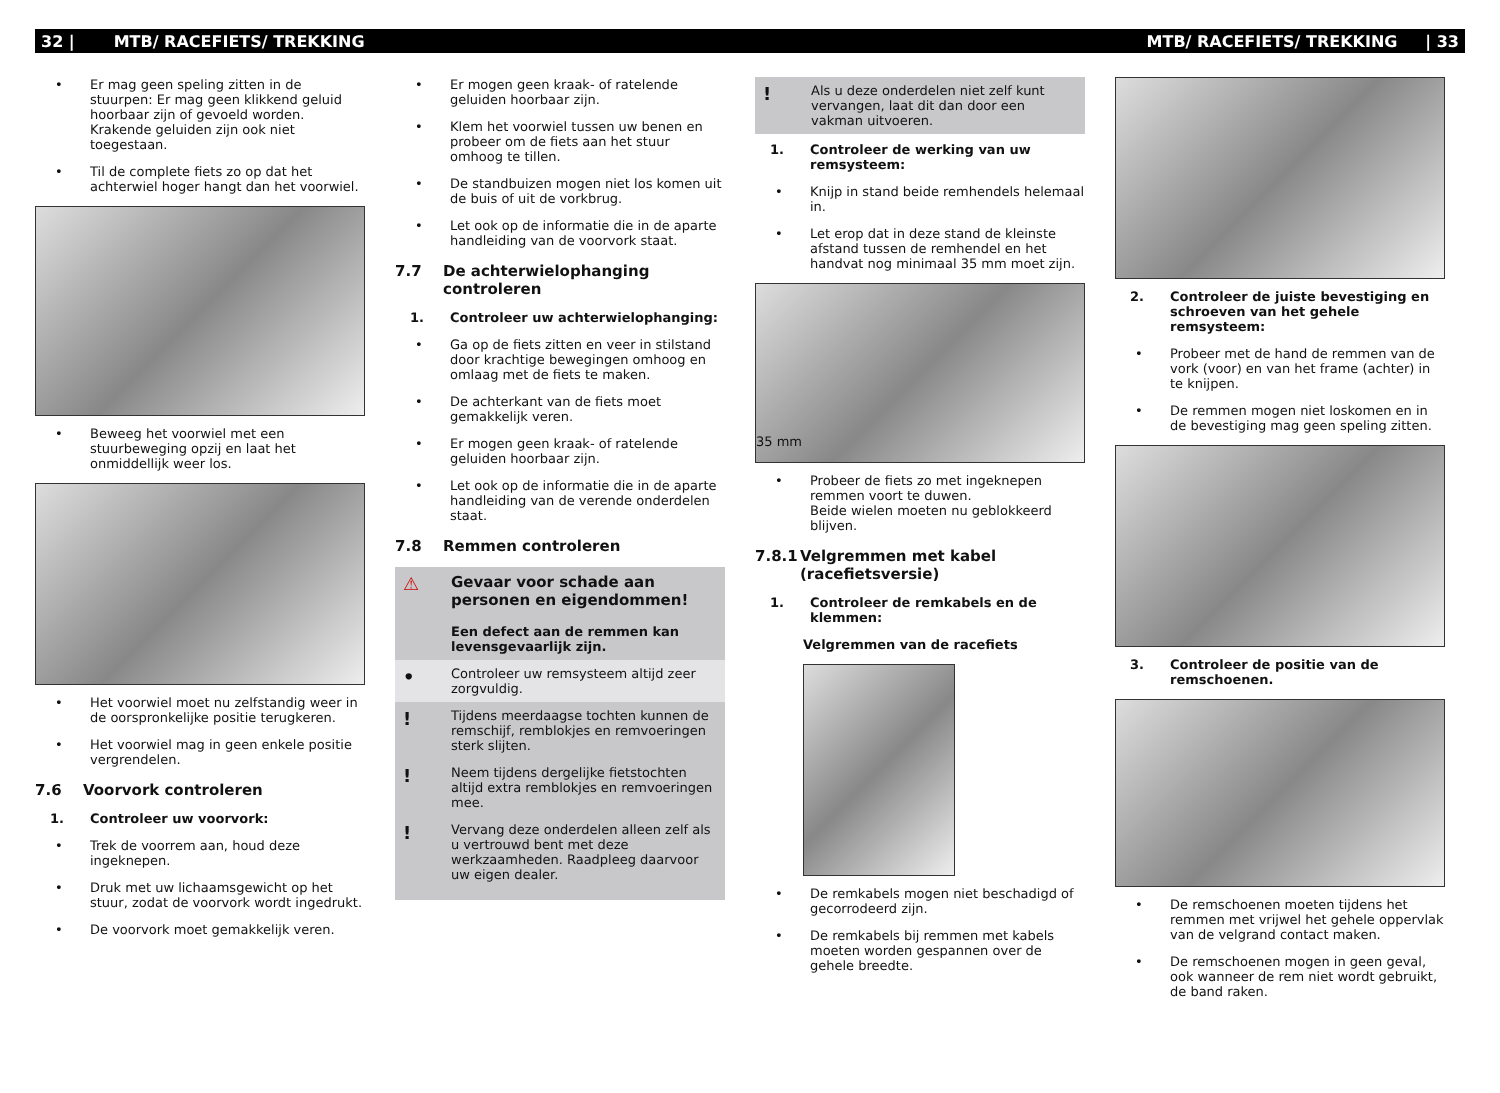32 | MTB/ RACEFIETS/ TREKKING MTB/ RACEFIETS/ TREKKING | 33
• Er mag geen speling zitten in de stuurpen: Er mag geen klikkend geluid hoorbaar zijn of gevoeld worden. Krakende geluiden zijn ook niet toegestaan.
• Til de complete fiets zo op dat het achterwiel hoger hangt dan het voorwiel.
• Beweeg het voorwiel met een stuurbeweging opzij en laat het onmiddellijk weer los.
• Het voorwiel moet nu zelfstandig weer in de oorspronkelijke positie terugkeren.
• Het voorwiel mag in geen enkele positie vergrendelen.
7.6 Voorvork controleren
1. Controleer uw voorvork:
• Trek de voorrem aan, houd deze ingeknepen.
• Druk met uw lichaamsgewicht op het stuur, zodat de voorvork wordt ingedrukt.
• De voorvork moet gemakkelijk veren.
• Er mogen geen kraak- of ratelende geluiden hoorbaar zijn.
• Klem het voorwiel tussen uw benen en probeer om de fiets aan het stuur omhoog te tillen.
• De standbuizen mogen niet los komen uit de buis of uit de vorkbrug.
• Let ook op de informatie die in de aparte handleiding van de voorvork staat.
7.7 De achterwielophanging controleren
1. Controleer uw achterwielophanging:
• Ga op de fiets zitten en veer in stilstand door krachtige bewegingen omhoog en omlaag met de fiets te maken.
• De achterkant van de fiets moet gemakkelijk veren.
• Er mogen geen kraak- of ratelende geluiden hoorbaar zijn.
• Let ook op de informatie die in de aparte handleiding van de verende onderdelen staat.
7.8 Remmen controleren
⚠
Gevaar voor schade aan personen en eigendommen!
Een defect aan de remmen kan levensgevaarlijk zijn.
• Controleer uw remsysteem altijd zeer zorgvuldig.
!
Tijdens meerdaagse tochten kunnen de remschijf, remblokjes en remvoeringen sterk slijten.
!
Neem tijdens dergelijke fietstochten altijd extra remblokjes en remvoeringen mee.
!
Vervang deze onderdelen alleen zelf als u vertrouwd bent met deze werkzaamheden. Raadpleeg daarvoor uw eigen dealer.
! Als u deze onderdelen niet zelf kunt vervangen, laat dit dan door een vakman uitvoeren.
1. Controleer de werking van uw remsysteem:
• Knijp in stand beide remhendels helemaal in.
• Let erop dat in deze stand de kleinste afstand tussen de remhendel en het handvat nog minimaal 35 mm moet zijn.
35 mm
• Probeer de fiets zo met ingeknepen remmen voort te duwen.
Beide wielen moeten nu geblokkeerd blijven.
7.8.1 Velgremmen met kabel (racefietsversie)
1. Controleer de remkabels en de klemmen:
Velgremmen van de racefiets
• De remkabels mogen niet beschadigd of gecorrodeerd zijn.
• De remkabels bij remmen met kabels moeten worden gespannen over de gehele breedte.
2. Controleer de juiste bevestiging en schroeven van het gehele remsysteem:
• Probeer met de hand de remmen van de vork (voor) en van het frame (achter) in te knijpen.
• De remmen mogen niet loskomen en in de bevestiging mag geen speling zitten.
3. Controleer de positie van de remschoenen.
• De remschoenen moeten tijdens het remmen met vrijwel het gehele oppervlak van de velgrand contact maken.
• De remschoenen mogen in geen geval, ook wanneer de rem niet wordt gebruikt, de band raken.